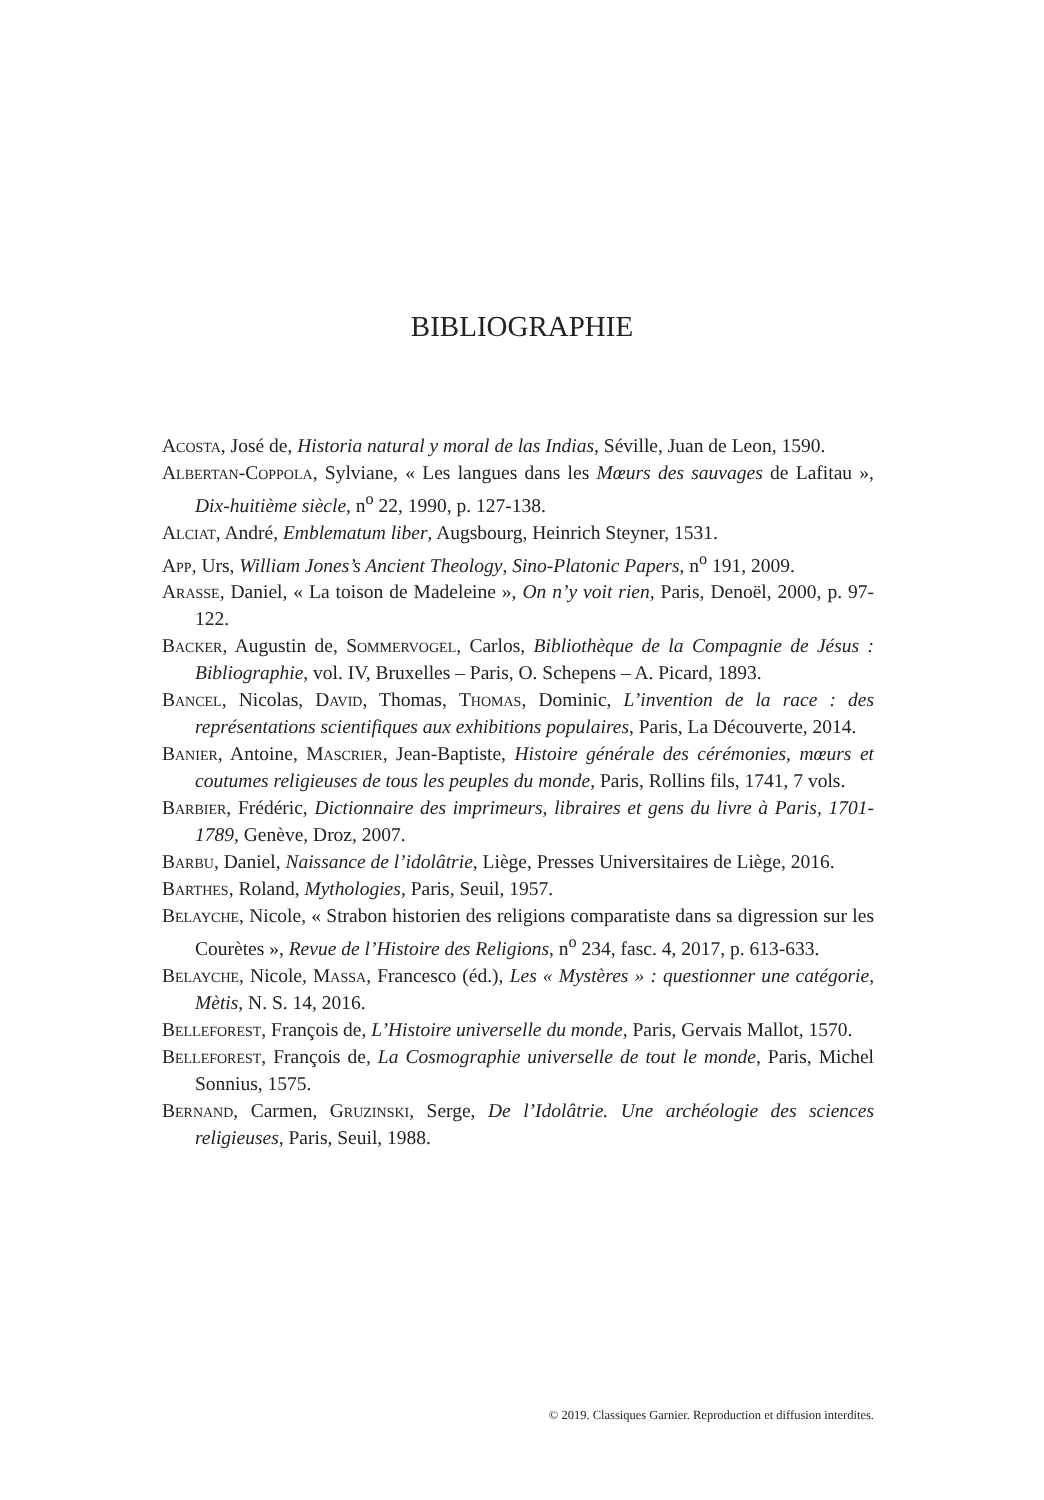BIBLIOGRAPHIE
Acosta, José de, Historia natural y moral de las Indias, Séville, Juan de Leon, 1590.
Albertan-Coppola, Sylviane, « Les langues dans les Mœurs des sauvages de Lafitau », Dix-huitième siècle, n<sup>o</sup> 22, 1990, p. 127-138.
Alciat, André, Emblematum liber, Augsbourg, Heinrich Steyner, 1531.
App, Urs, William Jones’s Ancient Theology, Sino-Platonic Papers, n<sup>o</sup> 191, 2009.
Arasse, Daniel, « La toison de Madeleine », On n’y voit rien, Paris, Denoël, 2000, p. 97-122.
Backer, Augustin de, Sommervogel, Carlos, Bibliothèque de la Compagnie de Jésus : Bibliographie, vol. IV, Bruxelles – Paris, O. Schepens – A. Picard, 1893.
Bancel, Nicolas, David, Thomas, Thomas, Dominic, L’invention de la race : des représentations scientifiques aux exhibitions populaires, Paris, La Découverte, 2014.
Banier, Antoine, Mascrier, Jean-Baptiste, Histoire générale des cérémonies, mœurs et coutumes religieuses de tous les peuples du monde, Paris, Rollins fils, 1741, 7 vols.
Barbier, Frédéric, Dictionnaire des imprimeurs, libraires et gens du livre à Paris, 1701-1789, Genève, Droz, 2007.
Barbu, Daniel, Naissance de l’idolâtrie, Liège, Presses Universitaires de Liège, 2016.
Barthes, Roland, Mythologies, Paris, Seuil, 1957.
Belayche, Nicole, « Strabon historien des religions comparatiste dans sa digression sur les Courètes », Revue de l’Histoire des Religions, n<sup>o</sup> 234, fasc. 4, 2017, p. 613-633.
Belayche, Nicole, Massa, Francesco (éd.), Les « Mystères » : questionner une catégorie, Mètis, N. S. 14, 2016.
Belleforest, François de, L’Histoire universelle du monde, Paris, Gervais Mallot, 1570.
Belleforest, François de, La Cosmographie universelle de tout le monde, Paris, Michel Sonnius, 1575.
Bernand, Carmen, Gruzinski, Serge, De l’Idolâtrie. Une archéologie des sciences religieuses, Paris, Seuil, 1988.
© 2019. Classiques Garnier. Reproduction et diffusion interdites.